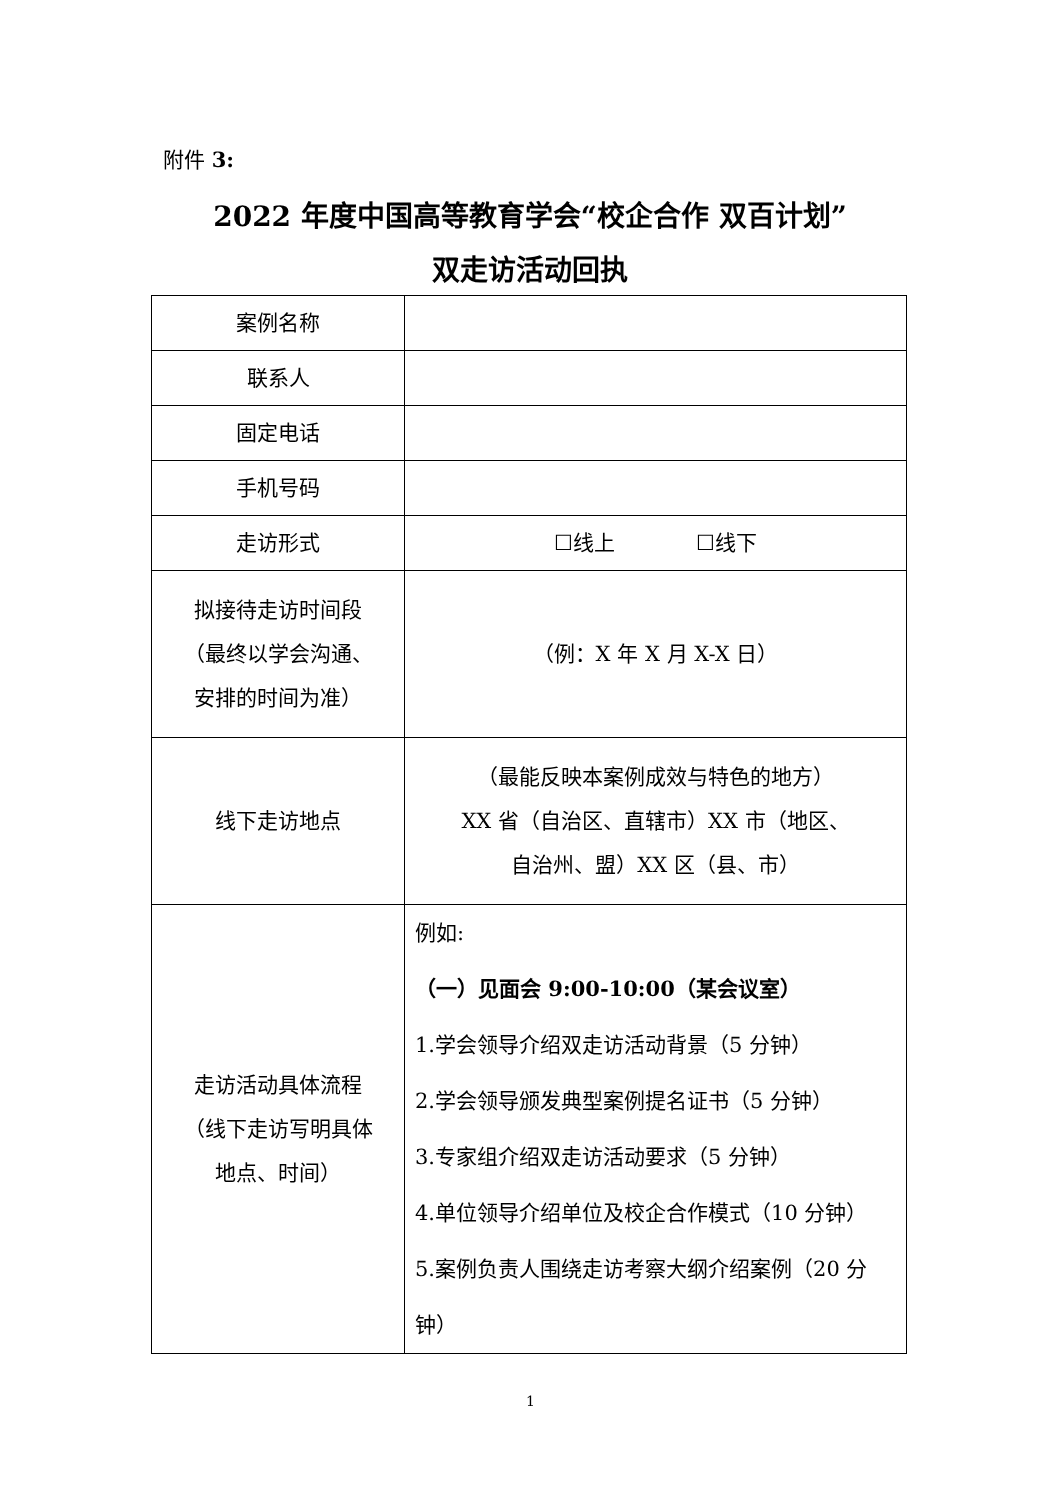附件 3:
2022 年度中国高等教育学会“校企合作 双百计划”
双走访活动回执
| 案例名称 | |
| 联系人 | |
| 固定电话 | |
| 手机号码 | |
| 走访形式 | ☐线上 ☐线下 |
| 拟接待走访时间段 （最终以学会沟通、 安排的时间为准） | （例：X 年 X 月 X-X 日） |
| 线下走访地点 | （最能反映本案例成效与特色的地方） XX 省（自治区、直辖市）XX 市（地区、 自治州、盟）XX 区（县、市） |
| 走访活动具体流程 （线下走访写明具体 地点、时间） | 例如: （一）见面会 9:00-10:00（某会议室） 1.学会领导介绍双走访活动背景（5 分钟） 2.学会领导颁发典型案例提名证书（5 分钟） 3.专家组介绍双走访活动要求（5 分钟） 4.单位领导介绍单位及校企合作模式（10 分钟） 5.案例负责人围绕走访考察大纲介绍案例（20 分钟） |
1